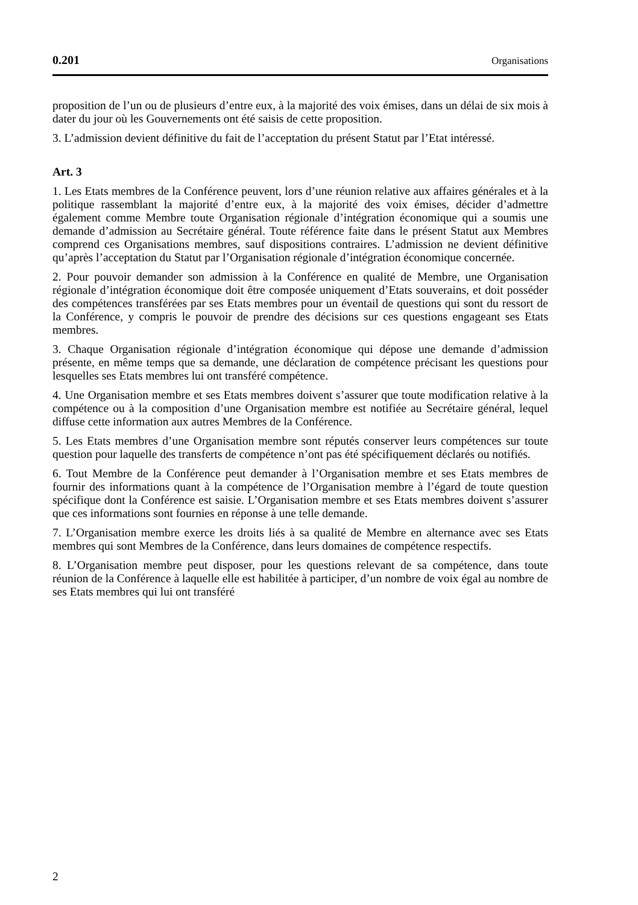0.201 Organisations
proposition de l’un ou de plusieurs d’entre eux, à la majorité des voix émises, dans un délai de six mois à dater du jour où les Gouvernements ont été saisis de cette proposition.
3. L’admission devient définitive du fait de l’acceptation du présent Statut par l’Etat intéressé.
Art. 3
1. Les Etats membres de la Conférence peuvent, lors d’une réunion relative aux affaires générales et à la politique rassemblant la majorité d’entre eux, à la majorité des voix émises, décider d’admettre également comme Membre toute Organisation régionale d’intégration économique qui a soumis une demande d’admission au Secrétaire général. Toute référence faite dans le présent Statut aux Membres comprend ces Organisations membres, sauf dispositions contraires. L’admission ne devient définitive qu’après l’acceptation du Statut par l’Organisation régionale d’intégration économique concernée.
2. Pour pouvoir demander son admission à la Conférence en qualité de Membre, une Organisation régionale d’intégration économique doit être composée uniquement d’Etats souverains, et doit posséder des compétences transférées par ses Etats membres pour un éventail de questions qui sont du ressort de la Conférence, y compris le pouvoir de prendre des décisions sur ces questions engageant ses Etats membres.
3. Chaque Organisation régionale d’intégration économique qui dépose une demande d’admission présente, en même temps que sa demande, une déclaration de compétence précisant les questions pour lesquelles ses Etats membres lui ont transféré compétence.
4. Une Organisation membre et ses Etats membres doivent s’assurer que toute modification relative à la compétence ou à la composition d’une Organisation membre est notifiée au Secrétaire général, lequel diffuse cette information aux autres Membres de la Conférence.
5. Les Etats membres d’une Organisation membre sont réputés conserver leurs compétences sur toute question pour laquelle des transferts de compétence n’ont pas été spécifiquement déclarés ou notifiés.
6. Tout Membre de la Conférence peut demander à l’Organisation membre et ses Etats membres de fournir des informations quant à la compétence de l’Organisation membre à l’égard de toute question spécifique dont la Conférence est saisie. L’Organisation membre et ses Etats membres doivent s’assurer que ces informations sont fournies en réponse à une telle demande.
7. L’Organisation membre exerce les droits liés à sa qualité de Membre en alternance avec ses Etats membres qui sont Membres de la Conférence, dans leurs domaines de compétence respectifs.
8. L’Organisation membre peut disposer, pour les questions relevant de sa compétence, dans toute réunion de la Conférence à laquelle elle est habilitée à participer, d’un nombre de voix égal au nombre de ses Etats membres qui lui ont transféré
2